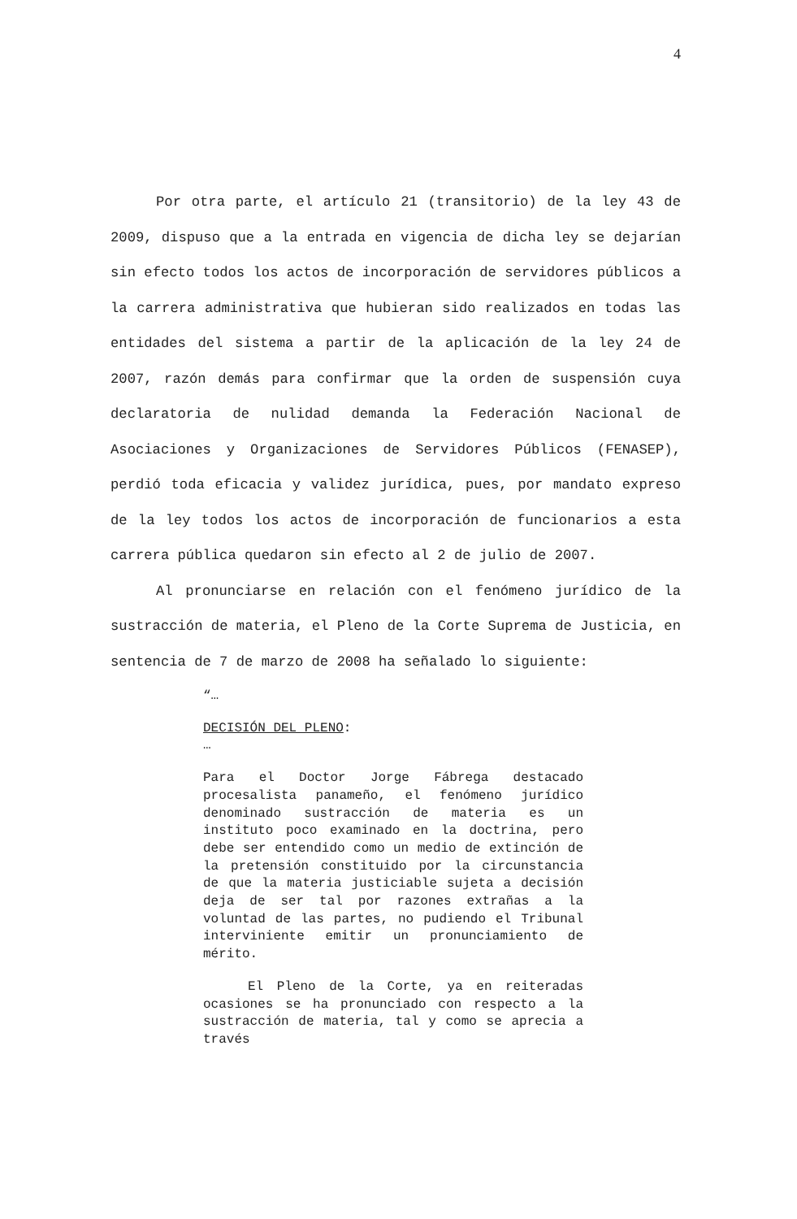4
Por otra parte, el artículo 21 (transitorio) de la ley 43 de 2009, dispuso que a la entrada en vigencia de dicha ley se dejarían sin efecto todos los actos de incorporación de servidores públicos a la carrera administrativa que hubieran sido realizados en todas las entidades del sistema a partir de la aplicación de la ley 24 de 2007, razón demás para confirmar que la orden de suspensión cuya declaratoria de nulidad demanda la Federación Nacional de Asociaciones y Organizaciones de Servidores Públicos (FENASEP), perdió toda eficacia y validez jurídica, pues, por mandato expreso de la ley todos los actos de incorporación de funcionarios a esta carrera pública quedaron sin efecto al 2 de julio de 2007.
Al pronunciarse en relación con el fenómeno jurídico de la sustracción de materia, el Pleno de la Corte Suprema de Justicia, en sentencia de 7 de marzo de 2008 ha señalado lo siguiente:
“…
DECISIÓN DEL PLENO:
…
Para el Doctor Jorge Fábrega destacado procesalista panameño, el fenómeno jurídico denominado sustracción de materia es un instituto poco examinado en la doctrina, pero debe ser entendido como un medio de extinción de la pretensión constituido por la circunstancia de que la materia justiciable sujeta a decisión deja de ser tal por razones extrañas a la voluntad de las partes, no pudiendo el Tribunal interviniente emitir un pronunciamiento de mérito.
El Pleno de la Corte, ya en reiteradas ocasiones se ha pronunciado con respecto a la sustracción de materia, tal y como se aprecia a través